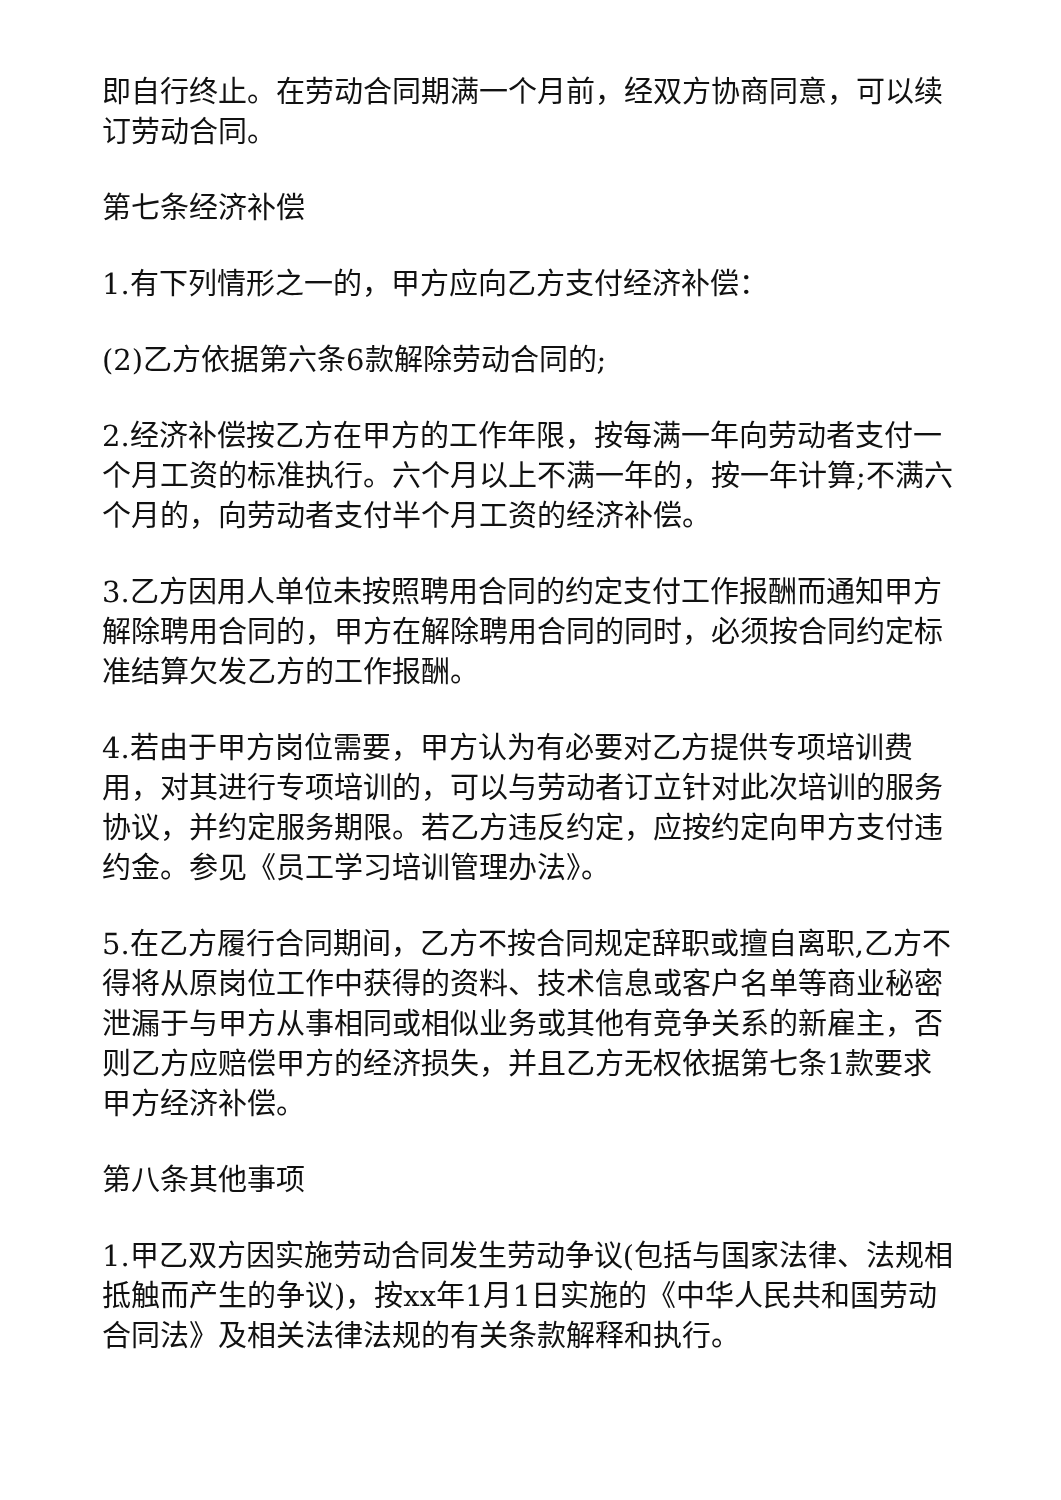即自行终止。在劳动合同期满一个月前，经双方协商同意，可以续订劳动合同。
第七条经济补偿
1.有下列情形之一的，甲方应向乙方支付经济补偿：
(2)乙方依据第六条6款解除劳动合同的;
2.经济补偿按乙方在甲方的工作年限，按每满一年向劳动者支付一个月工资的标准执行。六个月以上不满一年的，按一年计算;不满六个月的，向劳动者支付半个月工资的经济补偿。
3.乙方因用人单位未按照聘用合同的约定支付工作报酬而通知甲方解除聘用合同的，甲方在解除聘用合同的同时，必须按合同约定标准结算欠发乙方的工作报酬。
4.若由于甲方岗位需要，甲方认为有必要对乙方提供专项培训费用，对其进行专项培训的，可以与劳动者订立针对此次培训的服务协议，并约定服务期限。若乙方违反约定，应按约定向甲方支付违约金。参见《员工学习培训管理办法》。
5.在乙方履行合同期间，乙方不按合同规定辞职或擅自离职,乙方不得将从原岗位工作中获得的资料、技术信息或客户名单等商业秘密泄漏于与甲方从事相同或相似业务或其他有竞争关系的新雇主，否则乙方应赔偿甲方的经济损失，并且乙方无权依据第七条1款要求甲方经济补偿。
第八条其他事项
1.甲乙双方因实施劳动合同发生劳动争议(包括与国家法律、法规相抵触而产生的争议)，按xx年1月1日实施的《中华人民共和国劳动合同法》及相关法律法规的有关条款解释和执行。